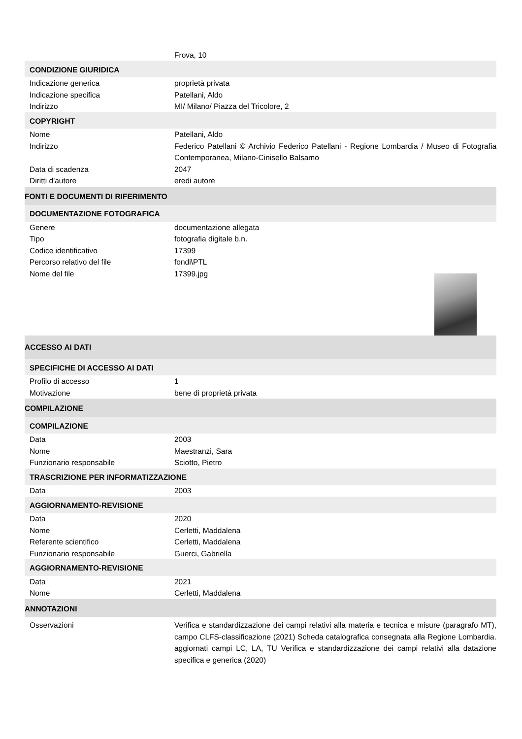| | Frova, 10 |
| CONDIZIONE GIURIDICA | |
| Indicazione generica | proprietà privata |
| Indicazione specifica | Patellani, Aldo |
| Indirizzo | MI/ Milano/ Piazza del Tricolore, 2 |
| COPYRIGHT | |
| Nome | Patellani, Aldo |
| Indirizzo | Federico Patellani © Archivio Federico Patellani - Regione Lombardia / Museo di Fotografia Contemporanea, Milano-Cinisello Balsamo |
| Data di scadenza | 2047 |
| Diritti d'autore | eredi autore |
| FONTI E DOCUMENTI DI RIFERIMENTO | |
| DOCUMENTAZIONE FOTOGRAFICA | |
| Genere | documentazione allegata |
| Tipo | fotografia digitale b.n. |
| Codice identificativo | 17399 |
| Percorso relativo del file | fondi\PTL |
| Nome del file | 17399.jpg |
| ACCESSO AI DATI | |
| SPECIFICHE DI ACCESSO AI DATI | |
| Profilo di accesso | 1 |
| Motivazione | bene di proprietà privata |
| COMPILAZIONE | |
| COMPILAZIONE | |
| Data | 2003 |
| Nome | Maestranzi, Sara |
| Funzionario responsabile | Sciotto, Pietro |
| TRASCRIZIONE PER INFORMATIZZAZIONE | |
| Data | 2003 |
| AGGIORNAMENTO-REVISIONE | |
| Data | 2020 |
| Nome | Cerletti, Maddalena |
| Referente scientifico | Cerletti, Maddalena |
| Funzionario responsabile | Guerci, Gabriella |
| AGGIORNAMENTO-REVISIONE | |
| Data | 2021 |
| Nome | Cerletti, Maddalena |
| ANNOTAZIONI | |
| Osservazioni | Verifica e standardizzazione dei campi relativi alla materia e tecnica e misure (paragrafo MT), campo CLFS-classificazione (2021) Scheda catalografica consegnata alla Regione Lombardia. aggiornati campi LC, LA, TU Verifica e standardizzazione dei campi relativi alla datazione specifica e generica (2020) |